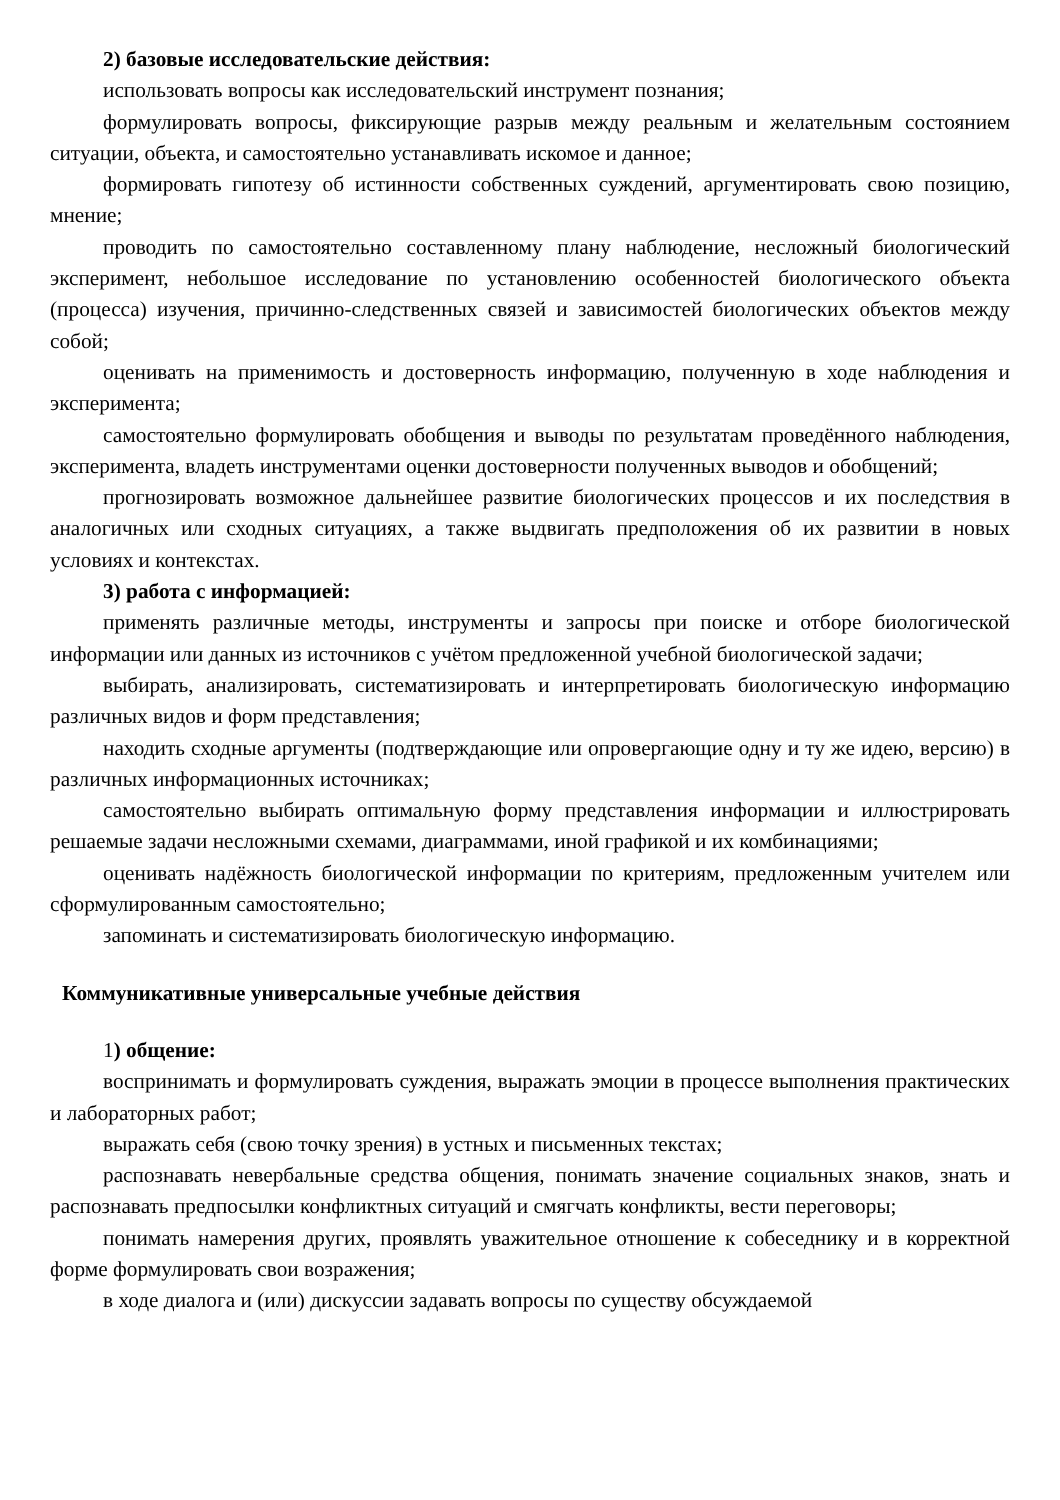2) базовые исследовательские действия:
использовать вопросы как исследовательский инструмент познания;
формулировать вопросы, фиксирующие разрыв между реальным и желательным состоянием ситуации, объекта, и самостоятельно устанавливать искомое и данное;
формировать гипотезу об истинности собственных суждений, аргументировать свою позицию, мнение;
проводить по самостоятельно составленному плану наблюдение, несложный биологический эксперимент, небольшое исследование по установлению особенностей биологического объекта (процесса) изучения, причинно-следственных связей и зависимостей биологических объектов между собой;
оценивать на применимость и достоверность информацию, полученную в ходе наблюдения и эксперимента;
самостоятельно формулировать обобщения и выводы по результатам проведённого наблюдения, эксперимента, владеть инструментами оценки достоверности полученных выводов и обобщений;
прогнозировать возможное дальнейшее развитие биологических процессов и их последствия в аналогичных или сходных ситуациях, а также выдвигать предположения об их развитии в новых условиях и контекстах.
3) работа с информацией:
применять различные методы, инструменты и запросы при поиске и отборе биологической информации или данных из источников с учётом предложенной учебной биологической задачи;
выбирать, анализировать, систематизировать и интерпретировать биологическую информацию различных видов и форм представления;
находить сходные аргументы (подтверждающие или опровергающие одну и ту же идею, версию) в различных информационных источниках;
самостоятельно выбирать оптимальную форму представления информации и иллюстрировать решаемые задачи несложными схемами, диаграммами, иной графикой и их комбинациями;
оценивать надёжность биологической информации по критериям, предложенным учителем или сформулированным самостоятельно;
запоминать и систематизировать биологическую информацию.
Коммуникативные универсальные учебные действия
1) общение:
воспринимать и формулировать суждения, выражать эмоции в процессе выполнения практических и лабораторных работ;
выражать себя (свою точку зрения) в устных и письменных текстах;
распознавать невербальные средства общения, понимать значение социальных знаков, знать и распознавать предпосылки конфликтных ситуаций и смягчать конфликты, вести переговоры;
понимать намерения других, проявлять уважительное отношение к собеседнику и в корректной форме формулировать свои возражения;
в ходе диалога и (или) дискуссии задавать вопросы по существу обсуждаемой